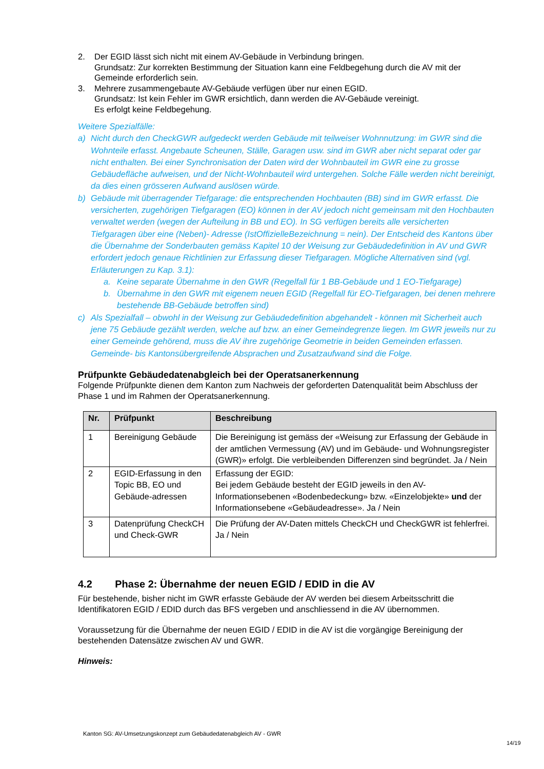2. Der EGID lässt sich nicht mit einem AV-Gebäude in Verbindung bringen.
Grundsatz: Zur korrekten Bestimmung der Situation kann eine Feldbegehung durch die AV mit der Gemeinde erforderlich sein.
3. Mehrere zusammengebaute AV-Gebäude verfügen über nur einen EGID.
Grundsatz: Ist kein Fehler im GWR ersichtlich, dann werden die AV-Gebäude vereinigt.
Es erfolgt keine Feldbegehung.
Weitere Spezialfälle:
a) Nicht durch den CheckGWR aufgedeckt werden Gebäude mit teilweiser Wohnnutzung: im GWR sind die Wohnteile erfasst. Angebaute Scheunen, Ställe, Garagen usw. sind im GWR aber nicht separat oder gar nicht enthalten. Bei einer Synchronisation der Daten wird der Wohnbauteil im GWR eine zu grosse Gebäudefläche aufweisen, und der Nicht-Wohnbauteil wird untergehen. Solche Fälle werden nicht bereinigt, da dies einen grösseren Aufwand auslösen würde.
b) Gebäude mit überragender Tiefgarage: die entsprechenden Hochbauten (BB) sind im GWR erfasst. Die versicherten, zugehörigen Tiefgaragen (EO) können in der AV jedoch nicht gemeinsam mit den Hochbauten verwaltet werden (wegen der Aufteilung in BB und EO). In SG verfügen bereits alle versicherten Tiefgaragen über eine (Neben)- Adresse (IstOffizielleBezeichnung = nein). Der Entscheid des Kantons über die Übernahme der Sonderbauten gemäss Kapitel 10 der Weisung zur Gebäudedefinition in AV und GWR erfordert jedoch genaue Richtlinien zur Erfassung dieser Tiefgaragen. Mögliche Alternativen sind (vgl. Erläuterungen zu Kap. 3.1):
a. Keine separate Übernahme in den GWR (Regelfall für 1 BB-Gebäude und 1 EO-Tiefgarage)
b. Übernahme in den GWR mit eigenem neuen EGID (Regelfall für EO-Tiefgaragen, bei denen mehrere bestehende BB-Gebäude betroffen sind)
c) Als Spezialfall – obwohl in der Weisung zur Gebäudedefinition abgehandelt - können mit Sicherheit auch jene 75 Gebäude gezählt werden, welche auf bzw. an einer Gemeindegrenze liegen. Im GWR jeweils nur zu einer Gemeinde gehörend, muss die AV ihre zugehörige Geometrie in beiden Gemeinden erfassen. Gemeinde- bis Kantonsübergreifende Absprachen und Zusatzaufwand sind die Folge.
Prüfpunkte Gebäudedatenabgleich bei der Operatsanerkennung
Folgende Prüfpunkte dienen dem Kanton zum Nachweis der geforderten Datenqualität beim Abschluss der Phase 1 und im Rahmen der Operatsanerkennung.
| Nr. | Prüfpunkt | Beschreibung |
| --- | --- | --- |
| 1 | Bereinigung Gebäude | Die Bereinigung ist gemäss der «Weisung zur Erfassung der Gebäude in der amtlichen Vermessung (AV) und im Gebäude- und Wohnungsregister (GWR)» erfolgt. Die verbleibenden Differenzen sind begründet. Ja / Nein |
| 2 | EGID-Erfassung in den Topic BB, EO und Gebäude-adressen | Erfassung der EGID: Bei jedem Gebäude besteht der EGID jeweils in den AV-Informationsebenen «Bodenbedeckung» bzw. «Einzelobjekte» und der Informationsebene «Gebäudeadresse». Ja / Nein |
| 3 | Datenprüfung CheckCH und Check-GWR | Die Prüfung der AV-Daten mittels CheckCH und CheckGWR ist fehlerfrei. Ja / Nein |
4.2 Phase 2: Übernahme der neuen EGID / EDID in die AV
Für bestehende, bisher nicht im GWR erfasste Gebäude der AV werden bei diesem Arbeitsschritt die Identifikatoren EGID / EDID durch das BFS vergeben und anschliessend in die AV übernommen.
Voraussetzung für die Übernahme der neuen EGID / EDID in die AV ist die vorgängige Bereinigung der bestehenden Datensätze zwischen AV und GWR.
Hinweis:
Kanton SG: AV-Umsetzungskonzept zum Gebäudedatenabgleich AV - GWR
14/19